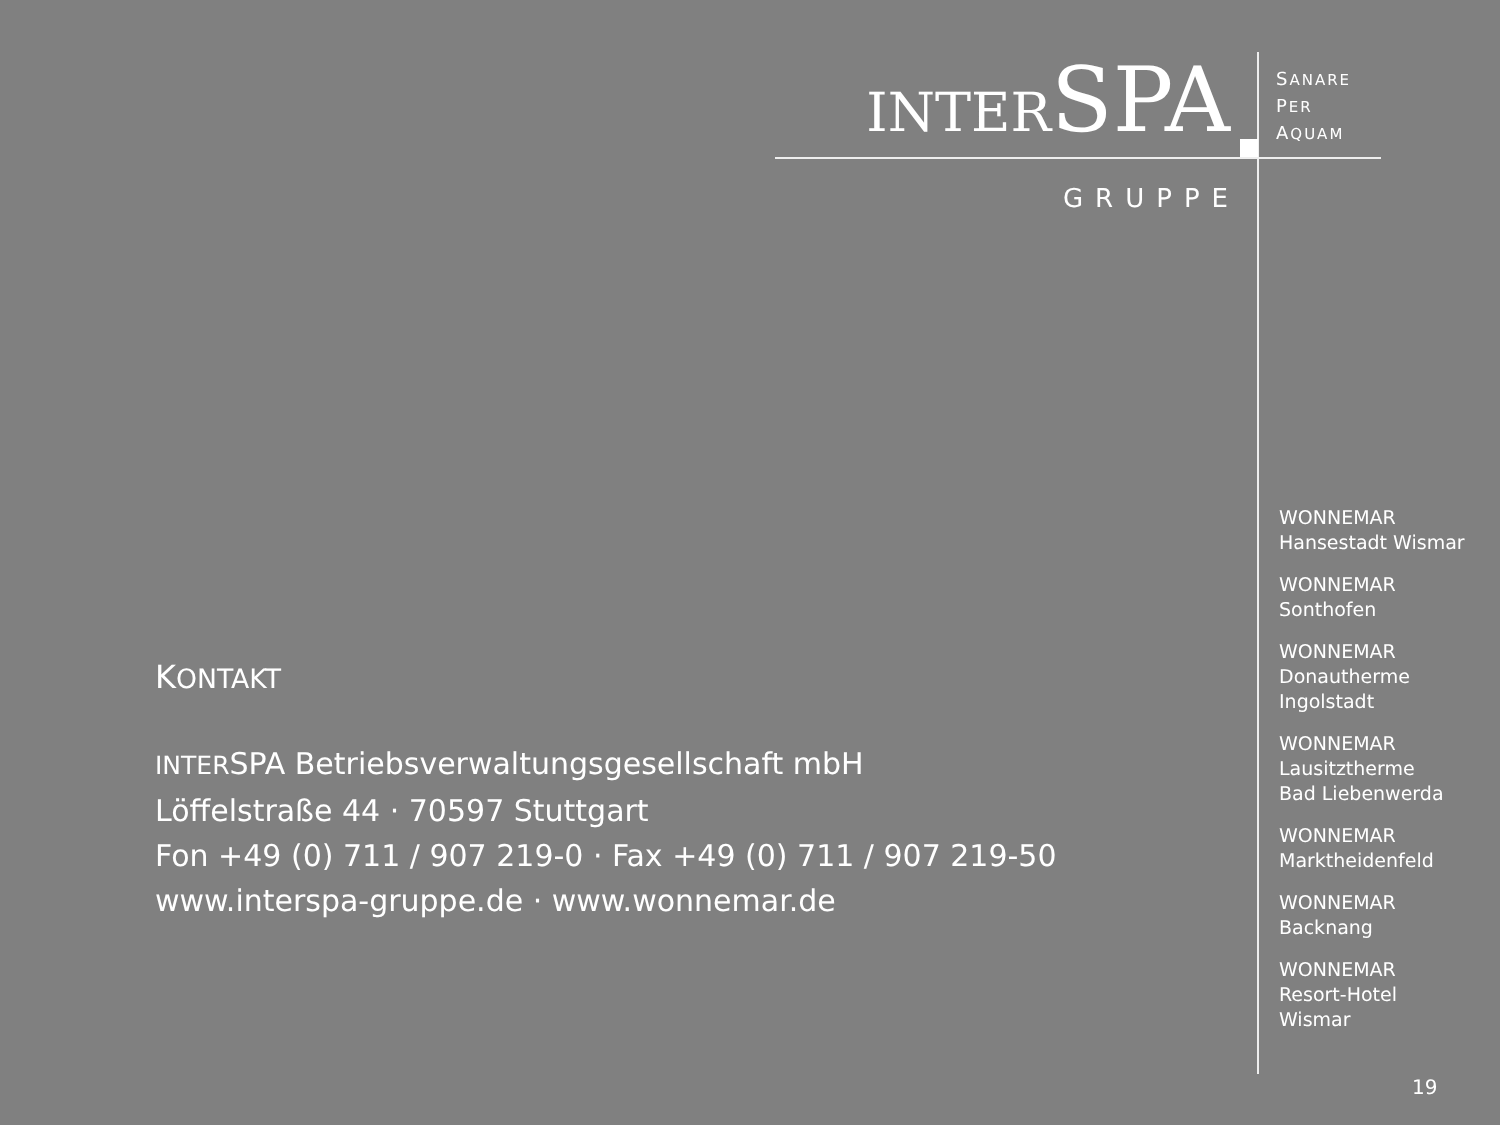INTERSPA
GRUPPE
SANARE
PER
AQUAM
KONTAKT
INTERSPA Betriebsverwaltungsgesellschaft mbH
Löffelstraße 44 · 70597 Stuttgart
Fon +49 (0) 711 / 907 219-0 · Fax +49 (0) 711 / 907 219-50
www.interspa-gruppe.de · www.wonnemar.de
WONNEMAR
Hansestadt Wismar
WONNEMAR
Sonthofen
WONNEMAR
Donautherme
Ingolstadt
WONNEMAR
Lausitztherme
Bad Liebenwerda
WONNEMAR
Marktheidenfeld
WONNEMAR
Backnang
WONNEMAR
Resort-Hotel
Wismar
19